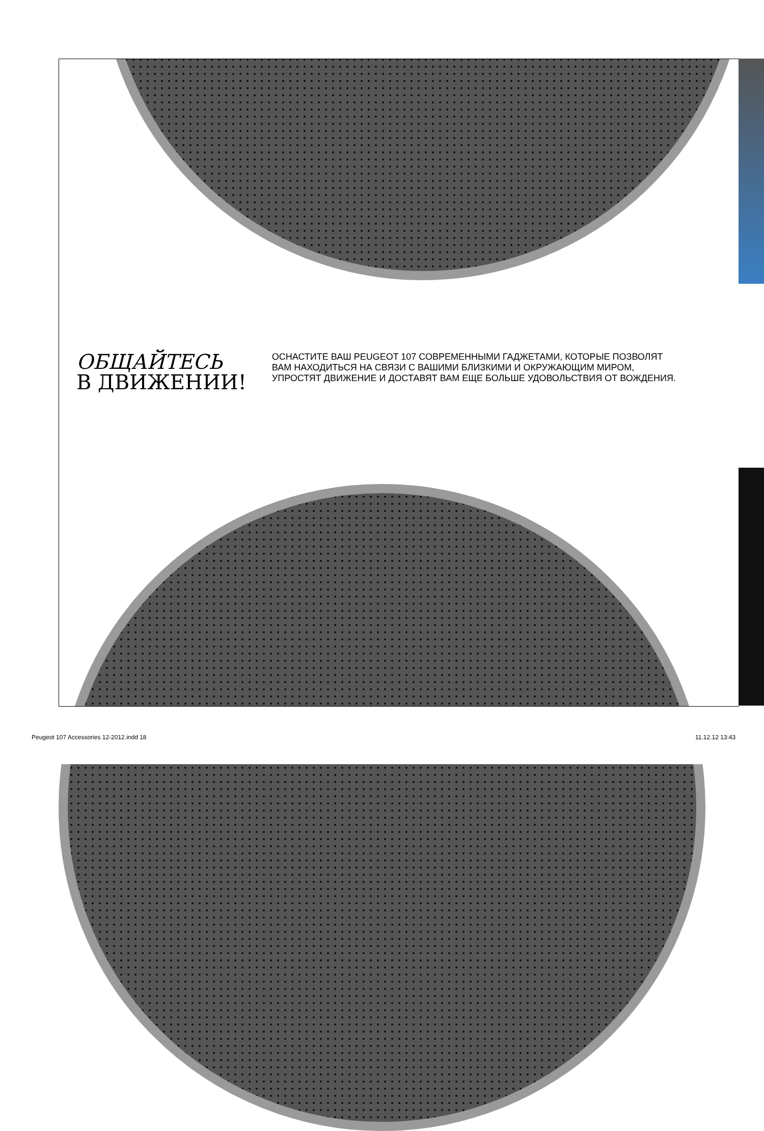ОБЩАЙТЕСЬ
В ДВИЖЕНИИ!
ОСНАСТИТЕ ВАШ PEUGEOT 107 СОВРЕМЕННЫМИ ГАДЖЕТАМИ, КОТОРЫЕ ПОЗВОЛЯТ ВАМ НАХОДИТЬСЯ НА СВЯЗИ С ВАШИМИ БЛИЗКИМИ И ОКРУЖАЮЩИМ МИРОМ, УПРОСТЯТ ДВИЖЕНИЕ И ДОСТАВЯТ ВАМ ЕЩЕ БОЛЬШЕ УДОВОЛЬСТВИЯ ОТ ВОЖДЕНИЯ.
Peugeot 107 Accessories 12-2012.indd 18
11.12.12 13:43